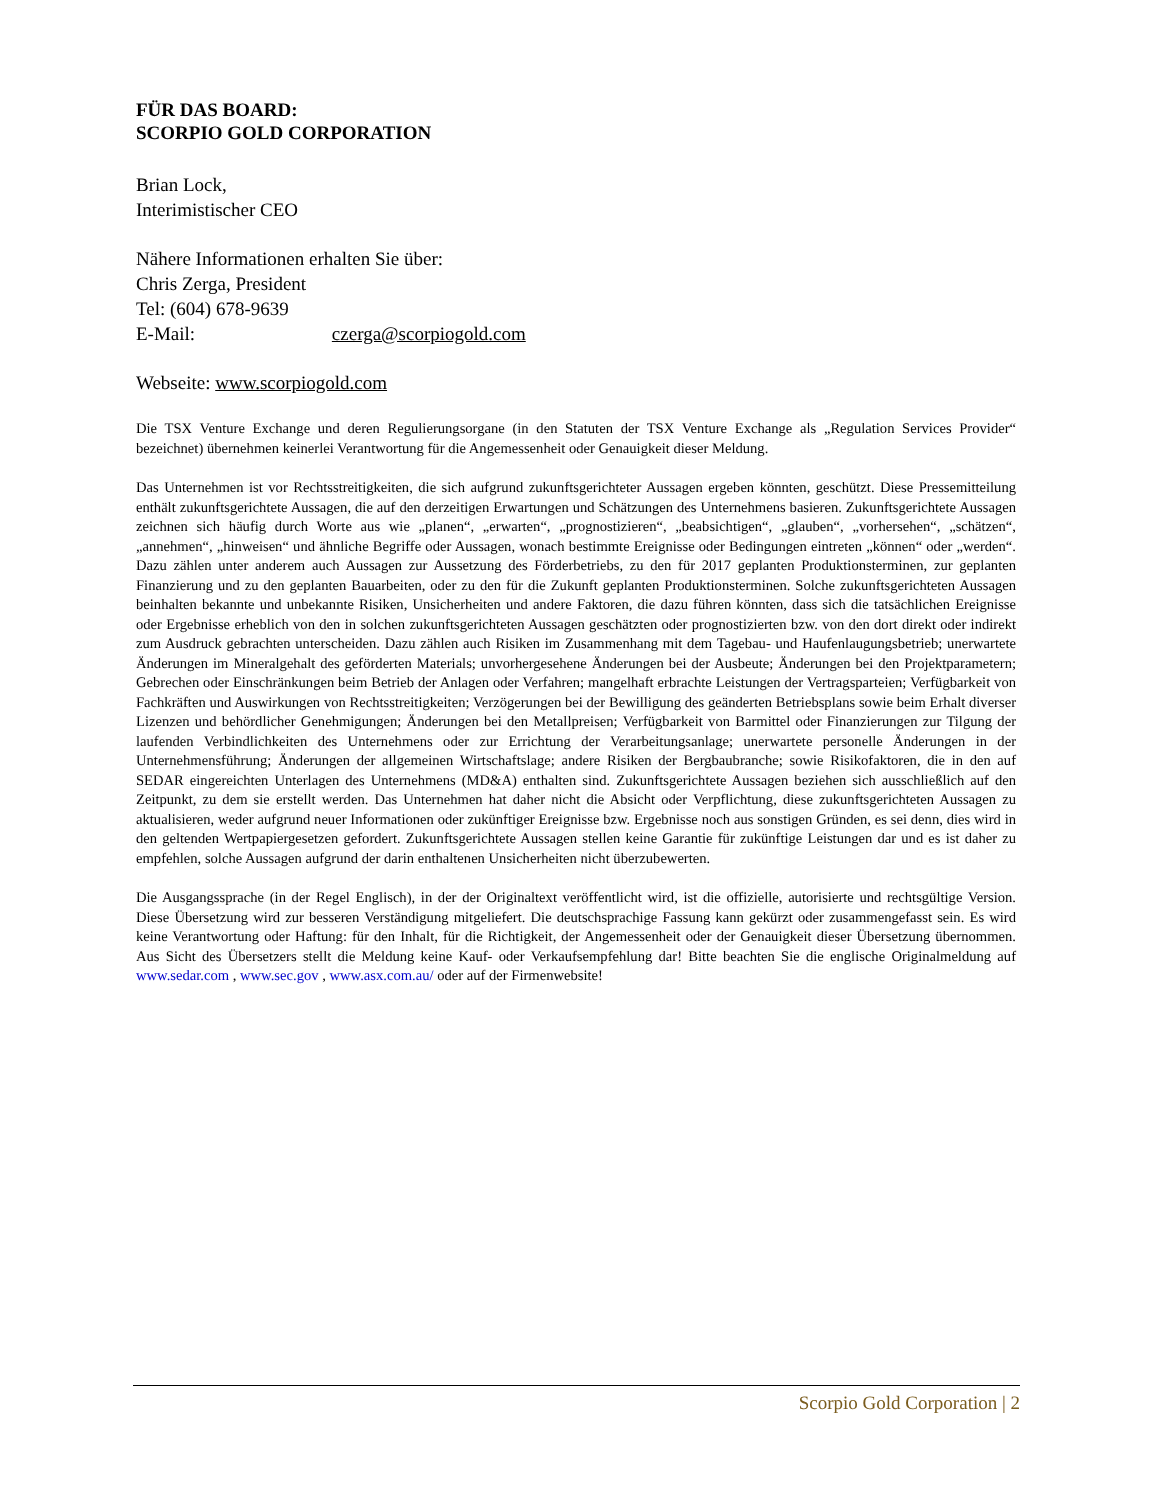FÜR DAS BOARD:
SCORPIO GOLD CORPORATION
Brian Lock,
Interimistischer CEO
Nähere Informationen erhalten Sie über:
Chris Zerga, President
Tel: (604) 678-9639
E-Mail: czerga@scorpiogold.com
Webseite: www.scorpiogold.com
Die TSX Venture Exchange und deren Regulierungsorgane (in den Statuten der TSX Venture Exchange als „Regulation Services Provider“ bezeichnet) übernehmen keinerlei Verantwortung für die Angemessenheit oder Genauigkeit dieser Meldung.
Das Unternehmen ist vor Rechtsstreitigkeiten, die sich aufgrund zukunftsgerichteter Aussagen ergeben könnten, geschützt. Diese Pressemitteilung enthält zukunftsgerichtete Aussagen, die auf den derzeitigen Erwartungen und Schätzungen des Unternehmens basieren. Zukunftsgerichtete Aussagen zeichnen sich häufig durch Worte aus wie „planen“, „erwarten“, „prognostizieren“, „beabsichtigen“, „glauben“, „vorhersehen“, „schätzen“, „annehmen“, „hinweisen“ und ähnliche Begriffe oder Aussagen, wonach bestimmte Ereignisse oder Bedingungen eintreten „können“ oder „werden“. Dazu zählen unter anderem auch Aussagen zur Aussetzung des Förderbetriebs, zu den für 2017 geplanten Produktionsterminen, zur geplanten Finanzierung und zu den geplanten Bauarbeiten, oder zu den für die Zukunft geplanten Produktionsterminen. Solche zukunftsgerichteten Aussagen beinhalten bekannte und unbekannte Risiken, Unsicherheiten und andere Faktoren, die dazu führen könnten, dass sich die tatsächlichen Ereignisse oder Ergebnisse erheblich von den in solchen zukunftsgerichteten Aussagen geschätzten oder prognostizierten bzw. von den dort direkt oder indirekt zum Ausdruck gebrachten unterscheiden. Dazu zählen auch Risiken im Zusammenhang mit dem Tagebau- und Haufenlaugungsbetrieb; unerwartete Änderungen im Mineralgehalt des geförderten Materials; unvorhergesehene Änderungen bei der Ausbeute; Änderungen bei den Projektparametern; Gebrechen oder Einschränkungen beim Betrieb der Anlagen oder Verfahren; mangelhaft erbrachte Leistungen der Vertragsparteien; Verfügbarkeit von Fachkräften und Auswirkungen von Rechtsstreitigkeiten; Verzögerungen bei der Bewilligung des geänderten Betriebsplans sowie beim Erhalt diverser Lizenzen und behördlicher Genehmigungen; Änderungen bei den Metallpreisen; Verfügbarkeit von Barmittel oder Finanzierungen zur Tilgung der laufenden Verbindlichkeiten des Unternehmens oder zur Errichtung der Verarbeitungsanlage; unerwartete personelle Änderungen in der Unternehmensführung; Änderungen der allgemeinen Wirtschaftslage; andere Risiken der Bergbaubranche; sowie Risikofaktoren, die in den auf SEDAR eingereichten Unterlagen des Unternehmens (MD&A) enthalten sind. Zukunftsgerichtete Aussagen beziehen sich ausschließlich auf den Zeitpunkt, zu dem sie erstellt werden. Das Unternehmen hat daher nicht die Absicht oder Verpflichtung, diese zukunftsgerichteten Aussagen zu aktualisieren, weder aufgrund neuer Informationen oder zukünftiger Ereignisse bzw. Ergebnisse noch aus sonstigen Gründen, es sei denn, dies wird in den geltenden Wertpapiergesetzen gefordert. Zukunftsgerichtete Aussagen stellen keine Garantie für zukünftige Leistungen dar und es ist daher zu empfehlen, solche Aussagen aufgrund der darin enthaltenen Unsicherheiten nicht überzubewerten.
Die Ausgangssprache (in der Regel Englisch), in der der Originaltext veröffentlicht wird, ist die offizielle, autorisierte und rechtsgültige Version. Diese Übersetzung wird zur besseren Verständigung mitgeliefert. Die deutschsprachige Fassung kann gekürzt oder zusammengefasst sein. Es wird keine Verantwortung oder Haftung: für den Inhalt, für die Richtigkeit, der Angemessenheit oder der Genauigkeit dieser Übersetzung übernommen. Aus Sicht des Übersetzers stellt die Meldung keine Kauf- oder Verkaufsempfehlung dar! Bitte beachten Sie die englische Originalmeldung auf www.sedar.com , www.sec.gov , www.asx.com.au/ oder auf der Firmenwebsite!
Scorpio Gold Corporation | 2